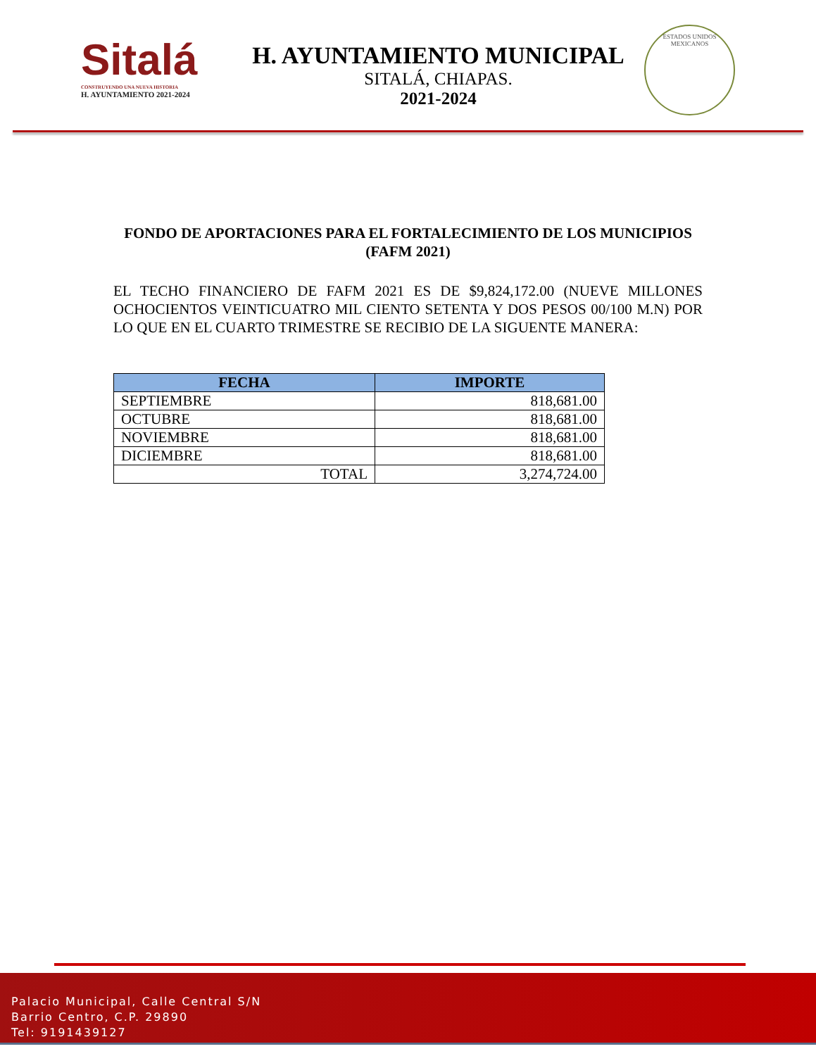Sitalá
CONSTRUYENDO UNA NUEVA HISTORIA
H. AYUNTAMIENTO 2021-2024
H. AYUNTAMIENTO MUNICIPAL
SITALÁ, CHIAPAS.
2021-2024
ESTADOS UNIDOS MEXICANOS
FONDO DE APORTACIONES PARA EL FORTALECIMIENTO DE LOS MUNICIPIOS
(FAFM 2021)
EL TECHO FINANCIERO DE FAFM 2021 ES DE $9,824,172.00 (NUEVE MILLONES OCHOCIENTOS VEINTICUATRO MIL CIENTO SETENTA Y DOS PESOS 00/100 M.N) POR LO QUE EN EL CUARTO TRIMESTRE SE RECIBIO DE LA SIGUENTE MANERA:
| FECHA | IMPORTE |
| --- | --- |
| SEPTIEMBRE | 818,681.00 |
| OCTUBRE | 818,681.00 |
| NOVIEMBRE | 818,681.00 |
| DICIEMBRE | 818,681.00 |
| TOTAL | 3,274,724.00 |
Palacio Municipal, Calle Central S/N
Barrio Centro, C.P. 29890
Tel: 9191439127